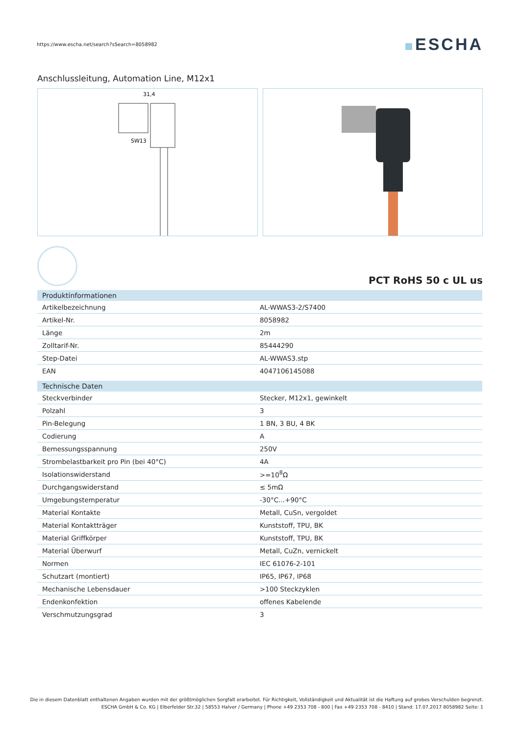https://www.escha.net/search?sSearch=8058982
ESCHA
Anschlussleitung, Automation Line, M12x1
31,4
SW13
PCT RoHS 50 c UL us
| Produktinformationen | |
| --- | --- |
| Artikelbezeichnung | AL-WWAS3-2/S7400 |
| Artikel-Nr. | 8058982 |
| Länge | 2m |
| Zolltarif-Nr. | 85444290 |
| Step-Datei | AL-WWAS3.stp |
| EAN | 4047106145088 |
| Technische Daten | |
| Steckverbinder | Stecker, M12x1, gewinkelt |
| Polzahl | 3 |
| Pin-Belegung | 1 BN, 3 BU, 4 BK |
| Codierung | A |
| Bemessungsspannung | 250V |
| Strombelastbarkeit pro Pin (bei 40°C) | 4A |
| Isolationswiderstand | >=10<sup>8</sup>Ω |
| Durchgangswiderstand | ≤ 5mΩ |
| Umgebungstemperatur | -30°C...+90°C |
| Material Kontakte | Metall, CuSn, vergoldet |
| Material Kontaktträger | Kunststoff, TPU, BK |
| Material Griffkörper | Kunststoff, TPU, BK |
| Material Überwurf | Metall, CuZn, vernickelt |
| Normen | IEC 61076-2-101 |
| Schutzart (montiert) | IP65, IP67, IP68 |
| Mechanische Lebensdauer | >100 Steckzyklen |
| Endenkonfektion | offenes Kabelende |
| Verschmutzungsgrad | 3 |
Die in diesem Datenblatt enthaltenen Angaben wurden mit der größtmöglichen Sorgfalt erarbeitet. Für Richtigkeit, Vollständigkeit und Aktualität ist die Haftung auf grobes Verschulden begrenzt.
ESCHA GmbH & Co. KG | Elberfelder Str.32 | 58553 Halver / Germany | Phone +49 2353 708 - 800 | Fax +49 2353 708 - 8410 | Stand: 17.07.2017 8058982 Seite: 1